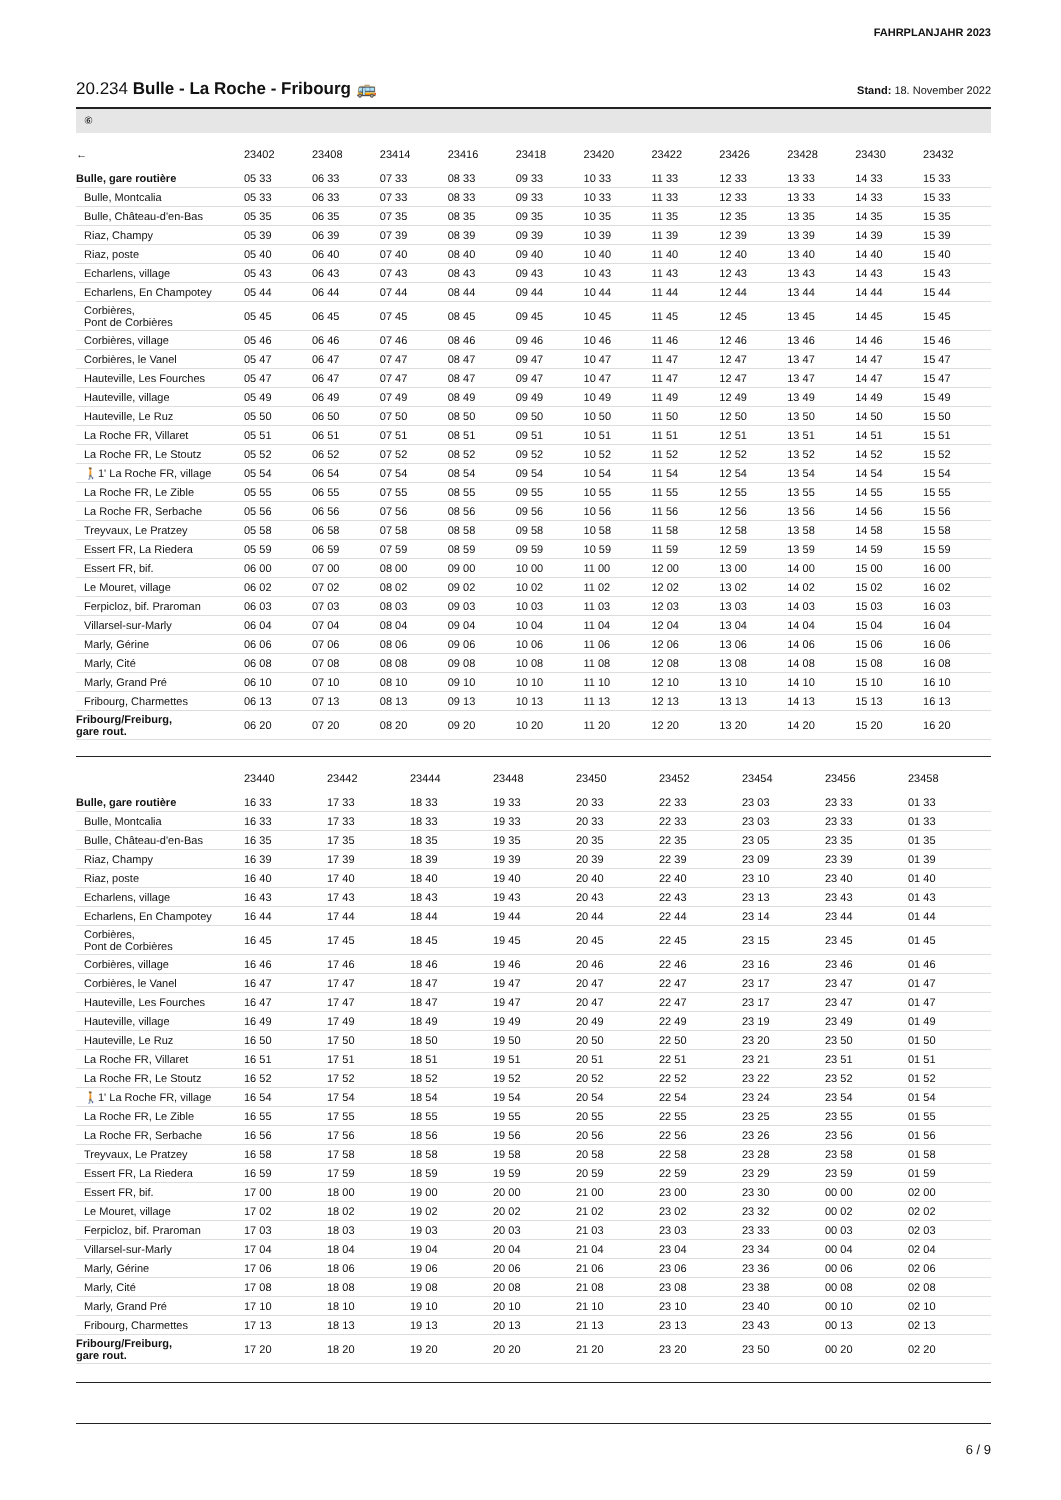FAHRPLANJAHR 2023
20.234 Bulle - La Roche - Fribourg 🚌
Stand: 18. November 2022
⑥
| ← | 23402 | 23408 | 23414 | 23416 | 23418 | 23420 | 23422 | 23426 | 23428 | 23430 | 23432 |
| --- | --- | --- | --- | --- | --- | --- | --- | --- | --- | --- | --- |
| Bulle, gare routière | 05 33 | 06 33 | 07 33 | 08 33 | 09 33 | 10 33 | 11 33 | 12 33 | 13 33 | 14 33 | 15 33 |
| Bulle, Montcalia | 05 33 | 06 33 | 07 33 | 08 33 | 09 33 | 10 33 | 11 33 | 12 33 | 13 33 | 14 33 | 15 33 |
| Bulle, Château-d'en-Bas | 05 35 | 06 35 | 07 35 | 08 35 | 09 35 | 10 35 | 11 35 | 12 35 | 13 35 | 14 35 | 15 35 |
| Riaz, Champy | 05 39 | 06 39 | 07 39 | 08 39 | 09 39 | 10 39 | 11 39 | 12 39 | 13 39 | 14 39 | 15 39 |
| Riaz, poste | 05 40 | 06 40 | 07 40 | 08 40 | 09 40 | 10 40 | 11 40 | 12 40 | 13 40 | 14 40 | 15 40 |
| Echarlens, village | 05 43 | 06 43 | 07 43 | 08 43 | 09 43 | 10 43 | 11 43 | 12 43 | 13 43 | 14 43 | 15 43 |
| Echarlens, En Champotey | 05 44 | 06 44 | 07 44 | 08 44 | 09 44 | 10 44 | 11 44 | 12 44 | 13 44 | 14 44 | 15 44 |
| Corbières, Pont de Corbières | 05 45 | 06 45 | 07 45 | 08 45 | 09 45 | 10 45 | 11 45 | 12 45 | 13 45 | 14 45 | 15 45 |
| Corbières, village | 05 46 | 06 46 | 07 46 | 08 46 | 09 46 | 10 46 | 11 46 | 12 46 | 13 46 | 14 46 | 15 46 |
| Corbières, le Vanel | 05 47 | 06 47 | 07 47 | 08 47 | 09 47 | 10 47 | 11 47 | 12 47 | 13 47 | 14 47 | 15 47 |
| Hauteville, Les Fourches | 05 47 | 06 47 | 07 47 | 08 47 | 09 47 | 10 47 | 11 47 | 12 47 | 13 47 | 14 47 | 15 47 |
| Hauteville, village | 05 49 | 06 49 | 07 49 | 08 49 | 09 49 | 10 49 | 11 49 | 12 49 | 13 49 | 14 49 | 15 49 |
| Hauteville, Le Ruz | 05 50 | 06 50 | 07 50 | 08 50 | 09 50 | 10 50 | 11 50 | 12 50 | 13 50 | 14 50 | 15 50 |
| La Roche FR, Villaret | 05 51 | 06 51 | 07 51 | 08 51 | 09 51 | 10 51 | 11 51 | 12 51 | 13 51 | 14 51 | 15 51 |
| La Roche FR, Le Stoutz | 05 52 | 06 52 | 07 52 | 08 52 | 09 52 | 10 52 | 11 52 | 12 52 | 13 52 | 14 52 | 15 52 |
| 🚶1' La Roche FR, village | 05 54 | 06 54 | 07 54 | 08 54 | 09 54 | 10 54 | 11 54 | 12 54 | 13 54 | 14 54 | 15 54 |
| La Roche FR, Le Zible | 05 55 | 06 55 | 07 55 | 08 55 | 09 55 | 10 55 | 11 55 | 12 55 | 13 55 | 14 55 | 15 55 |
| La Roche FR, Serbache | 05 56 | 06 56 | 07 56 | 08 56 | 09 56 | 10 56 | 11 56 | 12 56 | 13 56 | 14 56 | 15 56 |
| Treyvaux, Le Pratzey | 05 58 | 06 58 | 07 58 | 08 58 | 09 58 | 10 58 | 11 58 | 12 58 | 13 58 | 14 58 | 15 58 |
| Essert FR, La Riedera | 05 59 | 06 59 | 07 59 | 08 59 | 09 59 | 10 59 | 11 59 | 12 59 | 13 59 | 14 59 | 15 59 |
| Essert FR, bif. | 06 00 | 07 00 | 08 00 | 09 00 | 10 00 | 11 00 | 12 00 | 13 00 | 14 00 | 15 00 | 16 00 |
| Le Mouret, village | 06 02 | 07 02 | 08 02 | 09 02 | 10 02 | 11 02 | 12 02 | 13 02 | 14 02 | 15 02 | 16 02 |
| Ferpicloz, bif. Praroman | 06 03 | 07 03 | 08 03 | 09 03 | 10 03 | 11 03 | 12 03 | 13 03 | 14 03 | 15 03 | 16 03 |
| Villarsel-sur-Marly | 06 04 | 07 04 | 08 04 | 09 04 | 10 04 | 11 04 | 12 04 | 13 04 | 14 04 | 15 04 | 16 04 |
| Marly, Gérine | 06 06 | 07 06 | 08 06 | 09 06 | 10 06 | 11 06 | 12 06 | 13 06 | 14 06 | 15 06 | 16 06 |
| Marly, Cité | 06 08 | 07 08 | 08 08 | 09 08 | 10 08 | 11 08 | 12 08 | 13 08 | 14 08 | 15 08 | 16 08 |
| Marly, Grand Pré | 06 10 | 07 10 | 08 10 | 09 10 | 10 10 | 11 10 | 12 10 | 13 10 | 14 10 | 15 10 | 16 10 |
| Fribourg, Charmettes | 06 13 | 07 13 | 08 13 | 09 13 | 10 13 | 11 13 | 12 13 | 13 13 | 14 13 | 15 13 | 16 13 |
| Fribourg/Freiburg, gare rout. | 06 20 | 07 20 | 08 20 | 09 20 | 10 20 | 11 20 | 12 20 | 13 20 | 14 20 | 15 20 | 16 20 |
| | 23440 | 23442 | 23444 | 23448 | 23450 | 23452 | 23454 | 23456 | 23458 | | |
| --- | --- | --- | --- | --- | --- | --- | --- | --- | --- | --- | --- |
| Bulle, gare routière | 16 33 | 17 33 | 18 33 | 19 33 | 20 33 | 22 33 | 23 03 | 23 33 | 01 33 | | |
| Bulle, Montcalia | 16 33 | 17 33 | 18 33 | 19 33 | 20 33 | 22 33 | 23 03 | 23 33 | 01 33 | | |
| Bulle, Château-d'en-Bas | 16 35 | 17 35 | 18 35 | 19 35 | 20 35 | 22 35 | 23 05 | 23 35 | 01 35 | | |
| Riaz, Champy | 16 39 | 17 39 | 18 39 | 19 39 | 20 39 | 22 39 | 23 09 | 23 39 | 01 39 | | |
| Riaz, poste | 16 40 | 17 40 | 18 40 | 19 40 | 20 40 | 22 40 | 23 10 | 23 40 | 01 40 | | |
| Echarlens, village | 16 43 | 17 43 | 18 43 | 19 43 | 20 43 | 22 43 | 23 13 | 23 43 | 01 43 | | |
| Echarlens, En Champotey | 16 44 | 17 44 | 18 44 | 19 44 | 20 44 | 22 44 | 23 14 | 23 44 | 01 44 | | |
| Corbières, Pont de Corbières | 16 45 | 17 45 | 18 45 | 19 45 | 20 45 | 22 45 | 23 15 | 23 45 | 01 45 | | |
| Corbières, village | 16 46 | 17 46 | 18 46 | 19 46 | 20 46 | 22 46 | 23 16 | 23 46 | 01 46 | | |
| Corbières, le Vanel | 16 47 | 17 47 | 18 47 | 19 47 | 20 47 | 22 47 | 23 17 | 23 47 | 01 47 | | |
| Hauteville, Les Fourches | 16 47 | 17 47 | 18 47 | 19 47 | 20 47 | 22 47 | 23 17 | 23 47 | 01 47 | | |
| Hauteville, village | 16 49 | 17 49 | 18 49 | 19 49 | 20 49 | 22 49 | 23 19 | 23 49 | 01 49 | | |
| Hauteville, Le Ruz | 16 50 | 17 50 | 18 50 | 19 50 | 20 50 | 22 50 | 23 20 | 23 50 | 01 50 | | |
| La Roche FR, Villaret | 16 51 | 17 51 | 18 51 | 19 51 | 20 51 | 22 51 | 23 21 | 23 51 | 01 51 | | |
| La Roche FR, Le Stoutz | 16 52 | 17 52 | 18 52 | 19 52 | 20 52 | 22 52 | 23 22 | 23 52 | 01 52 | | |
| 🚶1' La Roche FR, village | 16 54 | 17 54 | 18 54 | 19 54 | 20 54 | 22 54 | 23 24 | 23 54 | 01 54 | | |
| La Roche FR, Le Zible | 16 55 | 17 55 | 18 55 | 19 55 | 20 55 | 22 55 | 23 25 | 23 55 | 01 55 | | |
| La Roche FR, Serbache | 16 56 | 17 56 | 18 56 | 19 56 | 20 56 | 22 56 | 23 26 | 23 56 | 01 56 | | |
| Treyvaux, Le Pratzey | 16 58 | 17 58 | 18 58 | 19 58 | 20 58 | 22 58 | 23 28 | 23 58 | 01 58 | | |
| Essert FR, La Riedera | 16 59 | 17 59 | 18 59 | 19 59 | 20 59 | 22 59 | 23 29 | 23 59 | 01 59 | | |
| Essert FR, bif. | 17 00 | 18 00 | 19 00 | 20 00 | 21 00 | 23 00 | 23 30 | 00 00 | 02 00 | | |
| Le Mouret, village | 17 02 | 18 02 | 19 02 | 20 02 | 21 02 | 23 02 | 23 32 | 00 02 | 02 02 | | |
| Ferpicloz, bif. Praroman | 17 03 | 18 03 | 19 03 | 20 03 | 21 03 | 23 03 | 23 33 | 00 03 | 02 03 | | |
| Villarsel-sur-Marly | 17 04 | 18 04 | 19 04 | 20 04 | 21 04 | 23 04 | 23 34 | 00 04 | 02 04 | | |
| Marly, Gérine | 17 06 | 18 06 | 19 06 | 20 06 | 21 06 | 23 06 | 23 36 | 00 06 | 02 06 | | |
| Marly, Cité | 17 08 | 18 08 | 19 08 | 20 08 | 21 08 | 23 08 | 23 38 | 00 08 | 02 08 | | |
| Marly, Grand Pré | 17 10 | 18 10 | 19 10 | 20 10 | 21 10 | 23 10 | 23 40 | 00 10 | 02 10 | | |
| Fribourg, Charmettes | 17 13 | 18 13 | 19 13 | 20 13 | 21 13 | 23 13 | 23 43 | 00 13 | 02 13 | | |
| Fribourg/Freiburg, gare rout. | 17 20 | 18 20 | 19 20 | 20 20 | 21 20 | 23 20 | 23 50 | 00 20 | 02 20 | | |
6 / 9